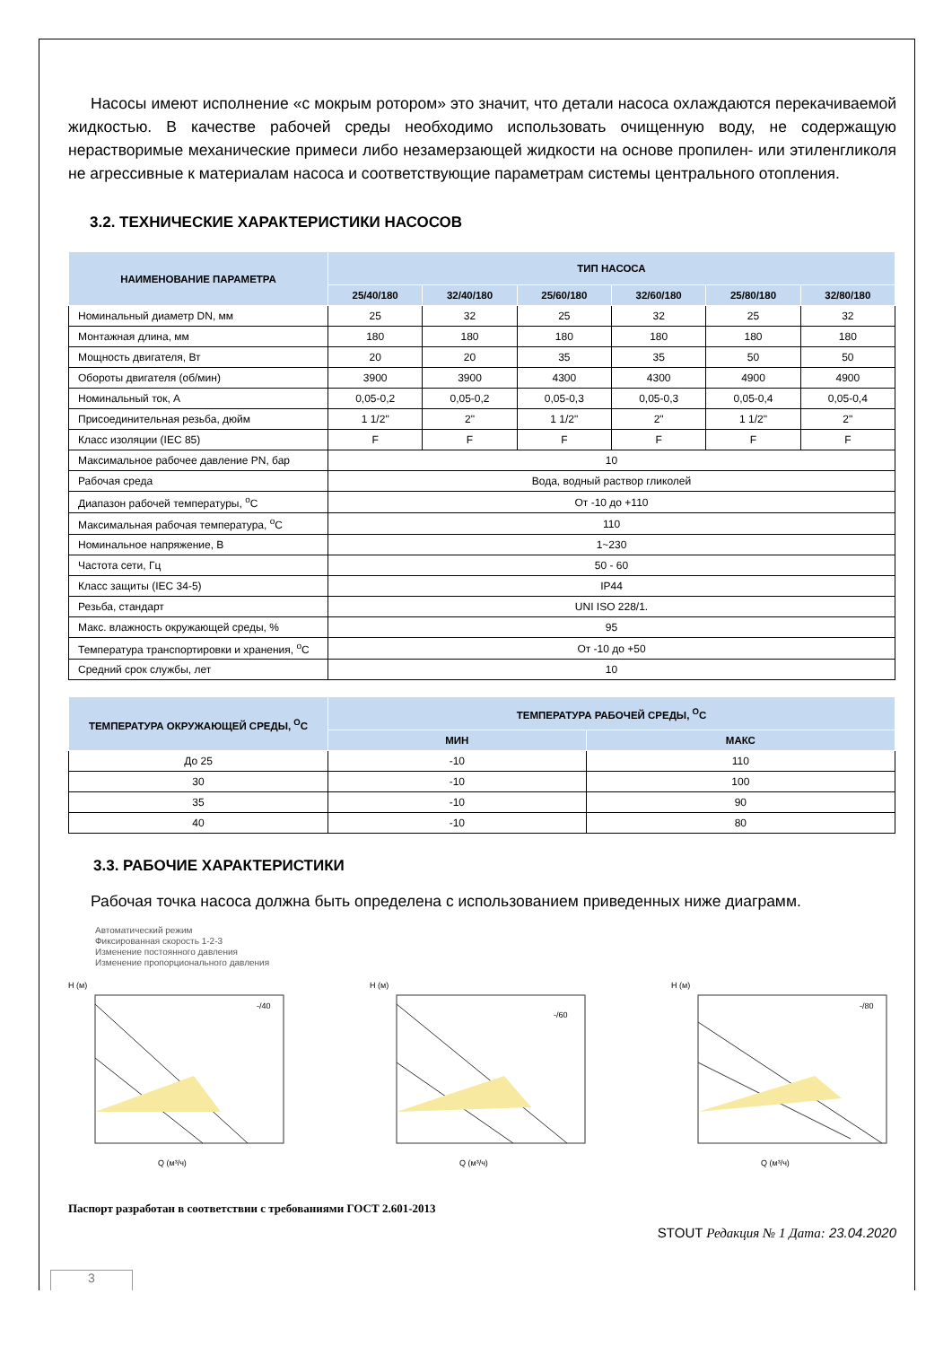Насосы имеют исполнение «с мокрым ротором» это значит, что детали насоса охлаждаются перекачиваемой жидкостью. В качестве рабочей среды необходимо использовать очищенную воду, не содержащую нерастворимые механические примеси либо незамерзающей жидкости на основе пропилен- или этиленгликоля не агрессивные к материалам насоса и соответствующие параметрам системы центрального отопления.
3.2. ТЕХНИЧЕСКИЕ ХАРАКТЕРИСТИКИ НАСОСОВ
| НАИМЕНОВАНИЕ ПАРАМЕТРА | ТИП НАСОСА | | | | | |
| --- | --- | --- | --- | --- | --- | --- |
| | 25/40/180 | 32/40/180 | 25/60/180 | 32/60/180 | 25/80/180 | 32/80/180 |
| Номинальный диаметр DN, мм | 25 | 32 | 25 | 32 | 25 | 32 |
| Монтажная длина, мм | 180 | 180 | 180 | 180 | 180 | 180 |
| Мощность двигателя, Вт | 20 | 20 | 35 | 35 | 50 | 50 |
| Обороты двигателя (об/мин) | 3900 | 3900 | 4300 | 4300 | 4900 | 4900 |
| Номинальный ток, А | 0,05-0,2 | 0,05-0,2 | 0,05-0,3 | 0,05-0,3 | 0,05-0,4 | 0,05-0,4 |
| Присоединительная резьба, дюйм | 1 1/2" | 2" | 1 1/2" | 2" | 1 1/2" | 2" |
| Класс изоляции (IEC 85) | F | F | F | F | F | F |
| Максимальное рабочее давление PN, бар | 10 | | | | | |
| Рабочая среда | Вода, водный раствор гликолей | | | | | |
| Диапазон рабочей температуры, <sup>о</sup>С | От -10 до +110 | | | | | |
| Максимальная рабочая температура, <sup>о</sup>С | 110 | | | | | |
| Номинальное напряжение, В | 1~230 | | | | | |
| Частота сети, Гц | 50 - 60 | | | | | |
| Класс защиты (IEC 34-5) | IP44 | | | | | |
| Резьба, стандарт | UNI ISO 228/1. | | | | | |
| Макс. влажность окружающей среды, % | 95 | | | | | |
| Температура транспортировки и хранения, <sup>о</sup>С | От -10 до +50 | | | | | |
| Средний срок службы, лет | 10 | | | | | |
| ТЕМПЕРАТУРА ОКРУЖАЮЩЕЙ СРЕДЫ, <sup>О</sup>С | ТЕМПЕРАТУРА РАБОЧЕЙ СРЕДЫ, <sup>О</sup>С | |
| --- | --- | --- |
| | МИН | МАКС |
| До 25 | -10 | 110 |
| 30 | -10 | 100 |
| 35 | -10 | 90 |
| 40 | -10 | 80 |
3.3. РАБОЧИЕ ХАРАКТЕРИСТИКИ
Рабочая точка насоса должна быть определена с использованием приведенных ниже диаграмм.
Автоматический режим
Фиксированная скорость 1-2-3
Изменение постоянного давления
Изменение пропорционального давления
H (м)
-/40
Q (м³/ч)
H (м)
-/60
Q (м³/ч)
H (м)
-/80
Q (м³/ч)
Паспорт разработан в соответствии с требованиями ГОСТ 2.601-2013
STOUT Редакция № 1 Дата: 23.04.2020
3